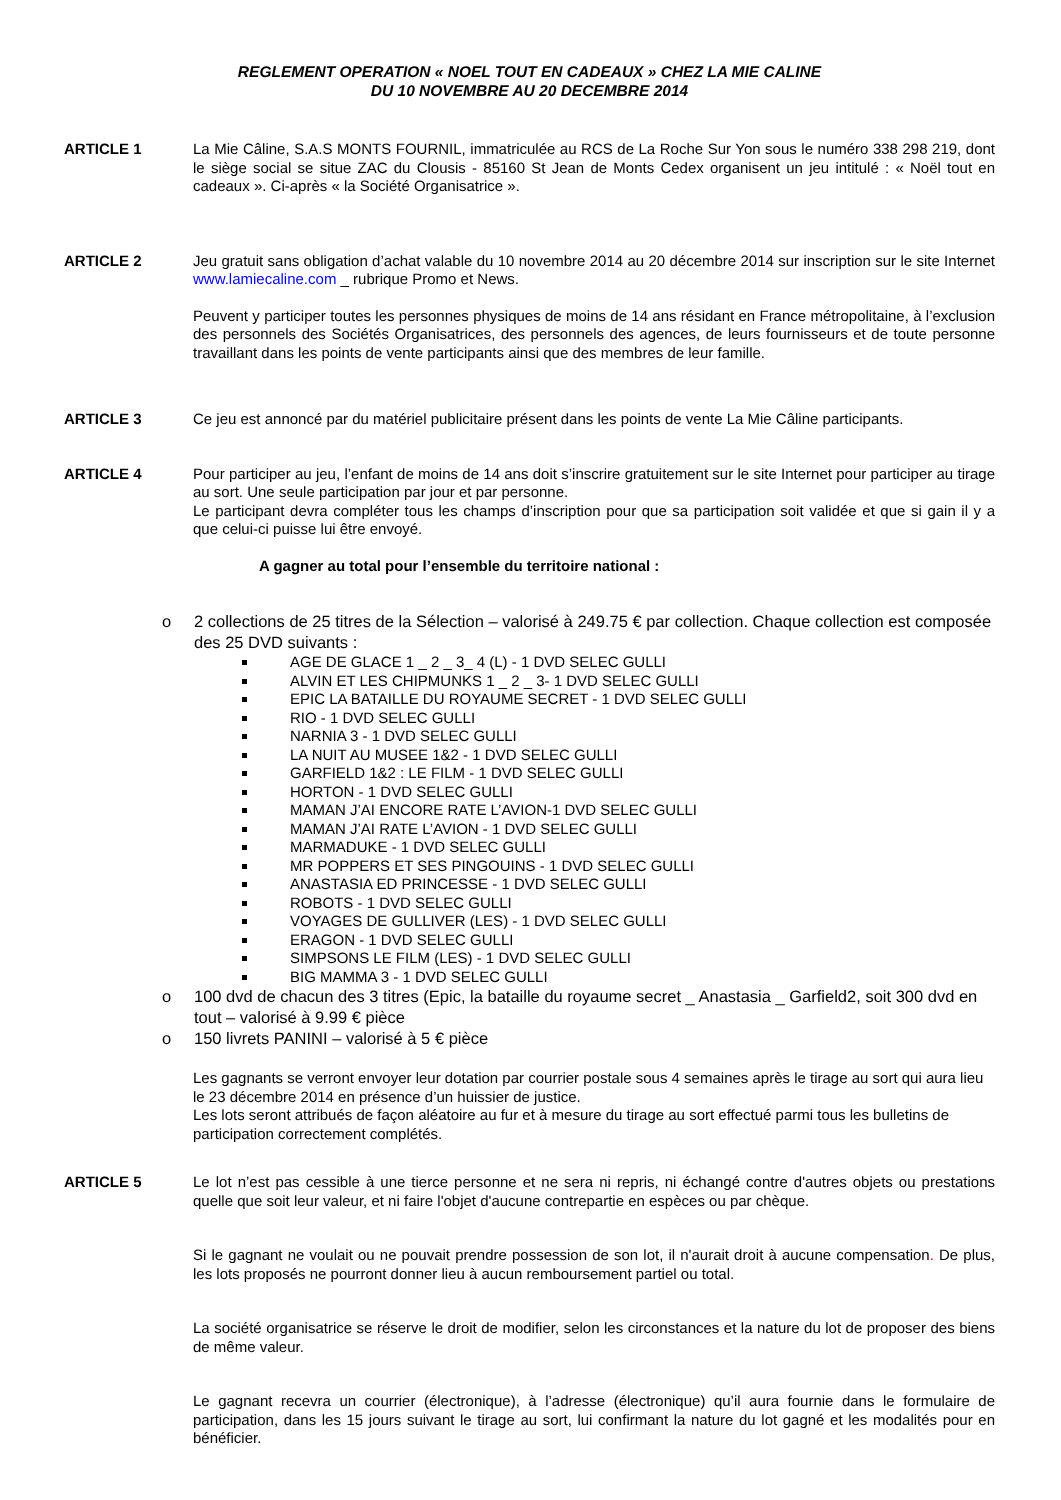REGLEMENT OPERATION « NOEL TOUT EN CADEAUX » CHEZ LA MIE CALINE
DU 10 NOVEMBRE AU 20 DECEMBRE 2014
ARTICLE 1 La Mie Câline, S.A.S MONTS FOURNIL, immatriculée au RCS de La Roche Sur Yon sous le numéro 338 298 219, dont le siège social se situe ZAC du Clousis - 85160 St Jean de Monts Cedex organisent un jeu intitulé : « Noël tout en cadeaux ». Ci-après « la Société Organisatrice ».
ARTICLE 2 Jeu gratuit sans obligation d’achat valable du 10 novembre 2014 au 20 décembre 2014 sur inscription sur le site Internet www.lamiecaline.com _ rubrique Promo et News.
Peuvent y participer toutes les personnes physiques de moins de 14 ans résidant en France métropolitaine, à l’exclusion des personnels des Sociétés Organisatrices, des personnels des agences, de leurs fournisseurs et de toute personne travaillant dans les points de vente participants ainsi que des membres de leur famille.
ARTICLE 3 Ce jeu est annoncé par du matériel publicitaire présent dans les points de vente La Mie Câline participants.
ARTICLE 4 Pour participer au jeu, l’enfant de moins de 14 ans doit s’inscrire gratuitement sur le site Internet pour participer au tirage au sort. Une seule participation par jour et par personne.
Le participant devra compléter tous les champs d’inscription pour que sa participation soit validée et que si gain il y a que celui-ci puisse lui être envoyé.
A gagner au total pour l’ensemble du territoire national :
o 2 collections de 25 titres de la Sélection – valorisé à 249.75 € par collection. Chaque collection est composée des 25 DVD suivants :
AGE DE GLACE 1 _ 2 _ 3_ 4 (L) - 1 DVD SELEC GULLI
ALVIN ET LES CHIPMUNKS 1 _ 2 _ 3- 1 DVD SELEC GULLI
EPIC LA BATAILLE DU ROYAUME SECRET - 1 DVD SELEC GULLI
RIO - 1 DVD SELEC GULLI
NARNIA 3 - 1 DVD SELEC GULLI
LA NUIT AU MUSEE 1&2 - 1 DVD SELEC GULLI
GARFIELD 1&2 : LE FILM - 1 DVD SELEC GULLI
HORTON - 1 DVD SELEC GULLI
MAMAN J’AI ENCORE RATE L’AVION-1 DVD SELEC GULLI
MAMAN J’AI RATE L’AVION - 1 DVD SELEC GULLI
MARMADUKE - 1 DVD SELEC GULLI
MR POPPERS ET SES PINGOUINS - 1 DVD SELEC GULLI
ANASTASIA ED PRINCESSE - 1 DVD SELEC GULLI
ROBOTS - 1 DVD SELEC GULLI
VOYAGES DE GULLIVER (LES) - 1 DVD SELEC GULLI
ERAGON - 1 DVD SELEC GULLI
SIMPSONS LE FILM (LES) - 1 DVD SELEC GULLI
BIG MAMMA 3 - 1 DVD SELEC GULLI
o 100 dvd de chacun des 3 titres (Epic, la bataille du royaume secret _ Anastasia _ Garfield2, soit 300 dvd en tout – valorisé à 9.99 € pièce
o 150 livrets PANINI – valorisé à 5 € pièce
Les gagnants se verront envoyer leur dotation par courrier postale sous 4 semaines après le tirage au sort qui aura lieu le 23 décembre 2014 en présence d’un huissier de justice.
Les lots seront attribués de façon aléatoire au fur et à mesure du tirage au sort effectué parmi tous les bulletins de participation correctement complétés.
ARTICLE 5 Le lot n’est pas cessible à une tierce personne et ne sera ni repris, ni échangé contre d'autres objets ou prestations quelle que soit leur valeur, et ni faire l'objet d'aucune contrepartie en espèces ou par chèque.
Si le gagnant ne voulait ou ne pouvait prendre possession de son lot, il n'aurait droit à aucune compensation. De plus, les lots proposés ne pourront donner lieu à aucun remboursement partiel ou total.
La société organisatrice se réserve le droit de modifier, selon les circonstances et la nature du lot de proposer des biens de même valeur.
Le gagnant recevra un courrier (électronique), à l’adresse (électronique) qu’il aura fournie dans le formulaire de participation, dans les 15 jours suivant le tirage au sort, lui confirmant la nature du lot gagné et les modalités pour en bénéficier.